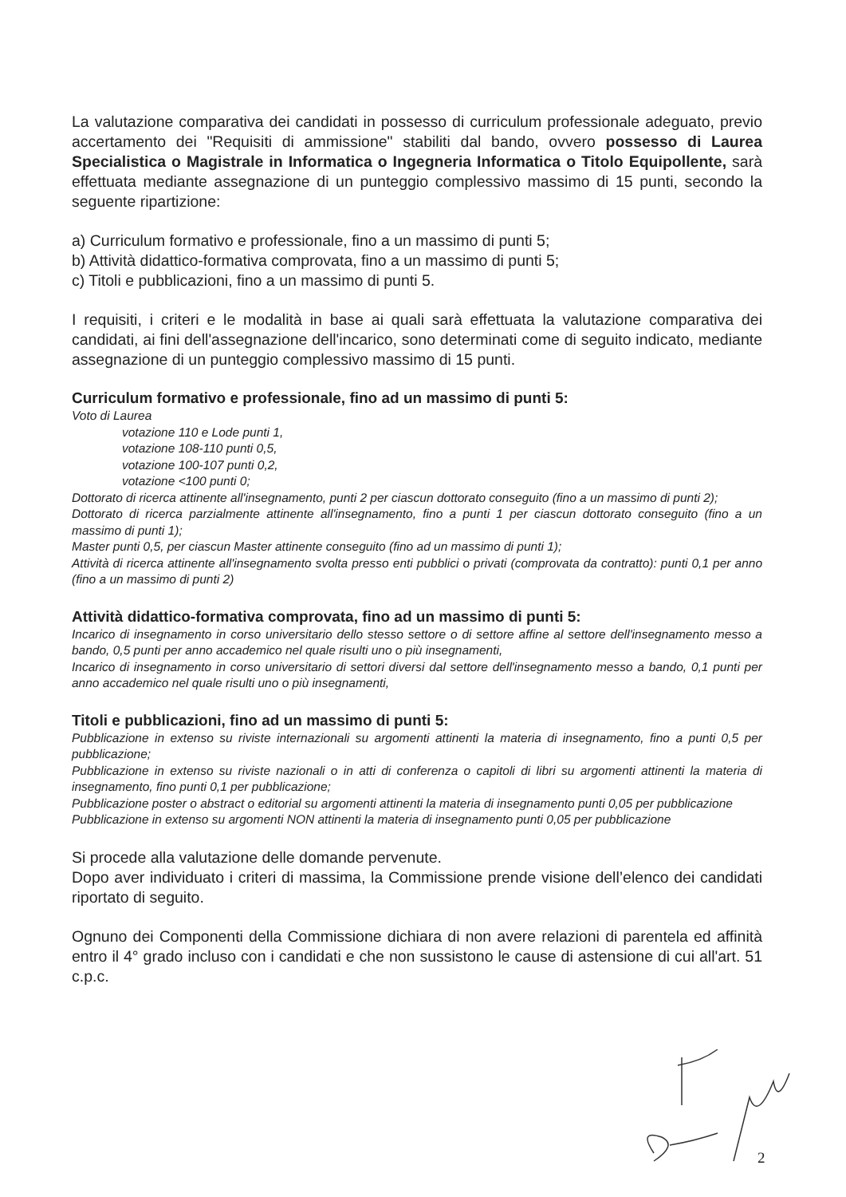La valutazione comparativa dei candidati in possesso di curriculum professionale adeguato, previo accertamento dei "Requisiti di ammissione" stabiliti dal bando, ovvero possesso di Laurea Specialistica o Magistrale in Informatica o Ingegneria Informatica o Titolo Equipollente, sarà effettuata mediante assegnazione di un punteggio complessivo massimo di 15 punti, secondo la seguente ripartizione:
a) Curriculum formativo e professionale, fino a un massimo di punti 5;
b) Attività didattico-formativa comprovata, fino a un massimo di punti 5;
c) Titoli e pubblicazioni, fino a un massimo di punti 5.
I requisiti, i criteri e le modalità in base ai quali sarà effettuata la valutazione comparativa dei candidati, ai fini dell'assegnazione dell'incarico, sono determinati come di seguito indicato, mediante assegnazione di un punteggio complessivo massimo di 15 punti.
Curriculum formativo e professionale, fino ad un massimo di punti 5:
Voto di Laurea
votazione 110 e Lode punti 1,
votazione 108-110 punti 0,5,
votazione 100-107 punti 0,2,
votazione <100 punti 0;
Dottorato di ricerca attinente all'insegnamento, punti 2 per ciascun dottorato conseguito (fino a un massimo di punti 2);
Dottorato di ricerca parzialmente attinente all'insegnamento, fino a punti 1 per ciascun dottorato conseguito (fino a un massimo di punti 1);
Master punti 0,5, per ciascun Master attinente conseguito (fino ad un massimo di punti 1);
Attività di ricerca attinente all'insegnamento svolta presso enti pubblici o privati (comprovata da contratto): punti 0,1 per anno (fino a un massimo di punti 2)
Attività didattico-formativa comprovata, fino ad un massimo di punti 5:
Incarico di insegnamento in corso universitario dello stesso settore o di settore affine al settore dell'insegnamento messo a bando, 0,5 punti per anno accademico nel quale risulti uno o più insegnamenti,
Incarico di insegnamento in corso universitario di settori diversi dal settore dell'insegnamento messo a bando, 0,1 punti per anno accademico nel quale risulti uno o più insegnamenti,
Titoli e pubblicazioni, fino ad un massimo di punti 5:
Pubblicazione in extenso su riviste internazionali su argomenti attinenti la materia di insegnamento, fino a punti 0,5 per pubblicazione;
Pubblicazione in extenso su riviste nazionali o in atti di conferenza o capitoli di libri su argomenti attinenti la materia di insegnamento, fino punti 0,1 per pubblicazione;
Pubblicazione poster o abstract o editorial su argomenti attinenti la materia di insegnamento punti 0,05 per pubblicazione
Pubblicazione in extenso su argomenti NON attinenti la materia di insegnamento punti 0,05 per pubblicazione
Si procede alla valutazione delle domande pervenute.
Dopo aver individuato i criteri di massima, la Commissione prende visione dell’elenco dei candidati riportato di seguito.
Ognuno dei Componenti della Commissione dichiara di non avere relazioni di parentela ed affinità entro il 4° grado incluso con i candidati e che non sussistono le cause di astensione di cui all'art. 51 c.p.c.
2